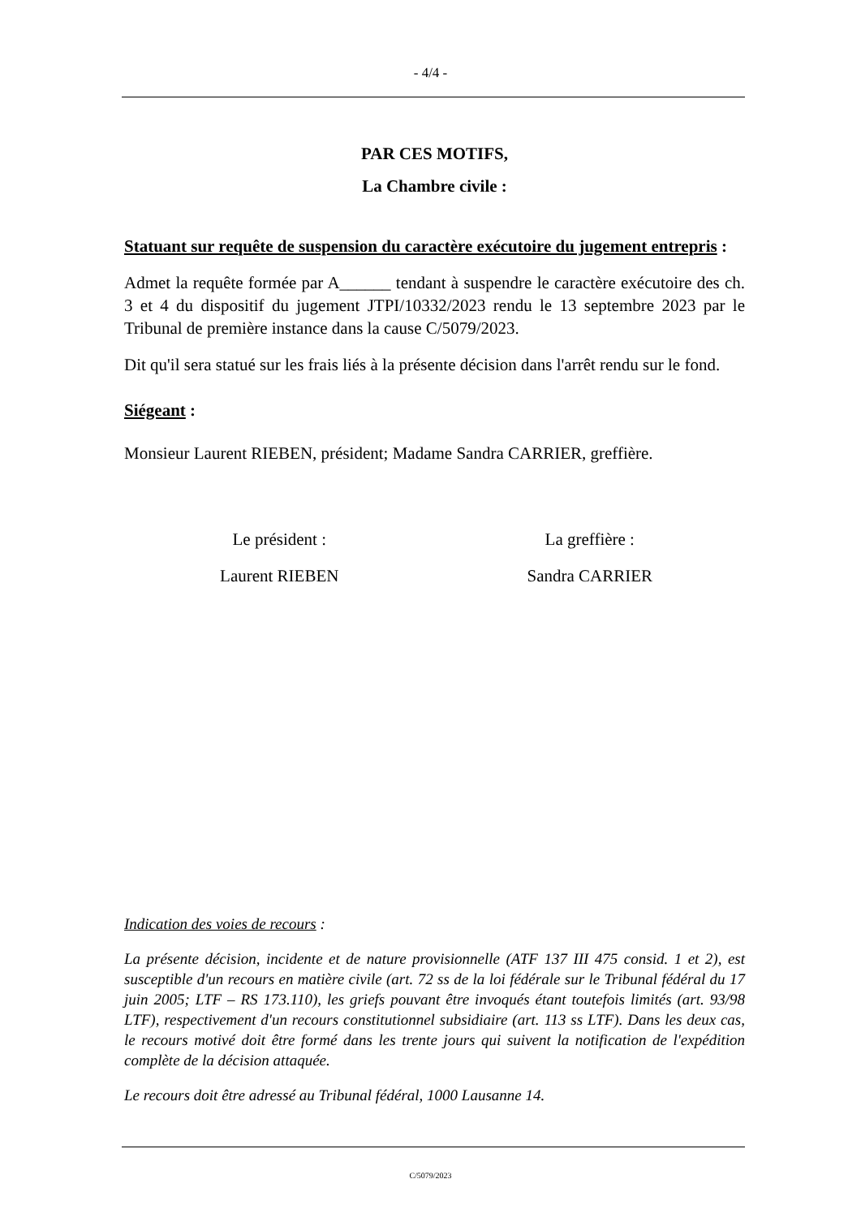- 4/4 -
PAR CES MOTIFS,
La Chambre civile :
Statuant sur requête de suspension du caractère exécutoire du jugement entrepris :
Admet la requête formée par A______ tendant à suspendre le caractère exécutoire des ch. 3 et 4 du dispositif du jugement JTPI/10332/2023 rendu le 13 septembre 2023 par le Tribunal de première instance dans la cause C/5079/2023.
Dit qu'il sera statué sur les frais liés à la présente décision dans l'arrêt rendu sur le fond.
Siégeant :
Monsieur Laurent RIEBEN, président; Madame Sandra CARRIER, greffière.
Le président : La greffière :
Laurent RIEBEN Sandra CARRIER
Indication des voies de recours :
La présente décision, incidente et de nature provisionnelle (ATF 137 III 475 consid. 1 et 2), est susceptible d'un recours en matière civile (art. 72 ss de la loi fédérale sur le Tribunal fédéral du 17 juin 2005; LTF – RS 173.110), les griefs pouvant être invoqués étant toutefois limités (art. 93/98 LTF), respectivement d'un recours constitutionnel subsidiaire (art. 113 ss LTF). Dans les deux cas, le recours motivé doit être formé dans les trente jours qui suivent la notification de l'expédition complète de la décision attaquée.
Le recours doit être adressé au Tribunal fédéral, 1000 Lausanne 14.
C/5079/2023